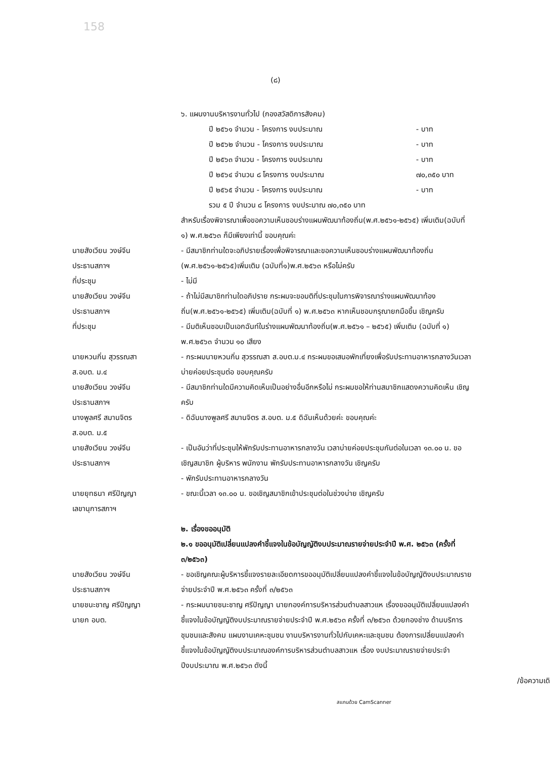158
(๘)
๖. แผนงานบริหารงานทั่วไป (กองสวัสดิการสังคม)
ปี ๒๕๖๑ จำนวน - โครงการ งบประมาณ - บาท
ปี ๒๕๖๒ จำนวน - โครงการ งบประมาณ - บาท
ปี ๒๕๖๓ จำนวน - โครงการ งบประมาณ - บาท
ปี ๒๕๖๔ จำนวน ๘ โครงการ งบประมาณ ๗๐,๓๕๐ บาท
ปี ๒๕๖๕ จำนวน - โครงการ งบประมาณ - บาท
รวม ๕ ปี จำนวน ๘ โครงการ งบประมาณ ๗๐,๓๕๐ บาท
สำหรับเรื่องพิจารณาเพื่อขอความเห็นชอบร่างแผนพัฒนาท้องถิ่น(พ.ศ.๒๕๖๑-๒๕๖๕) เพิ่มเติม(ฉบับที่ ๑) พ.ศ.๒๕๖๓ ก็มีเพียงเท่านี้ ขอบคุณค่ะ
นายสังเวียน วงษ์จีน
ประธานสภาฯ
- มีสมาชิกท่านใดจะอภิปรายเรื่องเพื่อพิจารณาและขอความเห็นชอบร่างแผนพัฒนาท้องถิ่น (พ.ศ.๒๕๖๑-๒๕๖๕)เพิ่มเติม (ฉบับที่๑)พ.ศ.๒๕๖๓ หรือไม่ครับ
ที่ประชุม - ไม่มี
นายสังเวียน วงษ์จีน
ประธานสภาฯ
- ถ้าไม่มีสมาชิกท่านใดอภิปราย กระผมจะขอมติที่ประชุมในการพิจารณาร่างแผนพัฒนาท้องถิ่น(พ.ศ.๒๕๖๑-๒๕๖๕) เพิ่มเติม(ฉบับที่ ๑) พ.ศ.๒๕๖๓ หากเห็นชอบกรุณายกมือขึ้น เชิญครับ
ที่ประชุม - มีมติเห็นชอบเป็นเอกฉันท์ในร่างแผนพัฒนาท้องถิ่น(พ.ศ.๒๕๖๑ – ๒๕๖๕) เพิ่มเติม (ฉบับที่ ๑) พ.ศ.๒๕๖๓ จำนวน ๑๐ เสียง
นายหวนกิ่น สุวรรณสา
ส.อบต. ม.๔
- กระผมนายหวนกิ่น สุวรรณสา ส.อบต.ม.๔ กระผมขอเสนอพักเที่ยงเพื่อรับประทานอาหารกลางวันเวลาบ่ายค่อยประชุมต่อ ขอบคุณครับ
นายสังเวียน วงษ์จีน
ประธานสภาฯ
- มีสมาชิกท่านใดมีความคิดเห็นเป็นอย่างอื่นอีกหรือไม่ กระผมขอให้ท่านสมาชิกแสดงความคิดเห็น เชิญครับ
นางพูลศรี สมานจิตร
ส.อบต. ม.๕
- ดิฉันนางพูลศรี สมานจิตร ส.อบต. ม.๕ ดิฉันเห็นด้วยค่ะ ขอบคุณค่ะ
นายสังเวียน วงษ์จีน
ประธานสภาฯ
- เป็นอันว่าที่ประชุมให้พักรับประทานอาหารกลางวัน เวลาบ่ายค่อยประชุมกันต่อในเวลา ๑๓.๐๐ น. ขอเชิญสมาชิก ผู้บริหาร พนักงาน พักรับประทานอาหารกลางวัน เชิญครับ
- พักรับประทานอาหารกลางวัน
นายยุทธนา ศรีปัญญา
เลขานุการสภาฯ
- ขณะนี้เวลา ๑๓.๐๐ น. ขอเชิญสมาชิกเข้าประชุมต่อในช่วงบ่าย เชิญครับ
๒. เรื่องขออนุมัติ
๒.๑ ขออนุมัติเปลี่ยนแปลงคำชี้แจงในข้อบัญญัติงบประมาณรายจ่ายประจำปี พ.ศ. ๒๕๖๓ (ครั้งที่ ๓/๒๕๖๓)
นายสังเวียน วงษ์จีน
ประธานสภาฯ
- ขอเชิญคณะผู้บริหารชี้แจงรายละเอียดการขออนุมัติเปลี่ยนแปลงคำชี้แจงในข้อบัญญัติงบประมาณรายจ่ายประจำปี พ.ศ.๒๕๖๓ ครั้งที่ ๓/๒๕๖๓
นายชนะชาญ ศรีปัญญา
นายก อบต.
- กระผมนายชนะชาญ ศรีปัญญา นายกองค์การบริหารส่วนตำบลสาวแห เรื่องขออนุมัติเปลี่ยนแปลงคำชี้แจงในข้อบัญญัติงบประมาณรายจ่ายประจำปี พ.ศ.๒๕๖๓ ครั้งที่ ๓/๒๕๖๓ ด้วยกองช่าง ด้านบริการชุมชนและสังคม แผนงานเคหะชุมชน งานบริหารงานทั่วไปกับเคหะและชุมชน ต้องการเปลี่ยนแปลงคำชี้แจงในข้อบัญญัติงบประมาณองค์การบริหารส่วนตำบลสาวแห เรื่อง งบประมาณรายจ่ายประจำปีงบประมาณ พ.ศ.๒๕๖๓ ดังนี้
/ข้อความเดิ
สแกนด้วย CamScanner